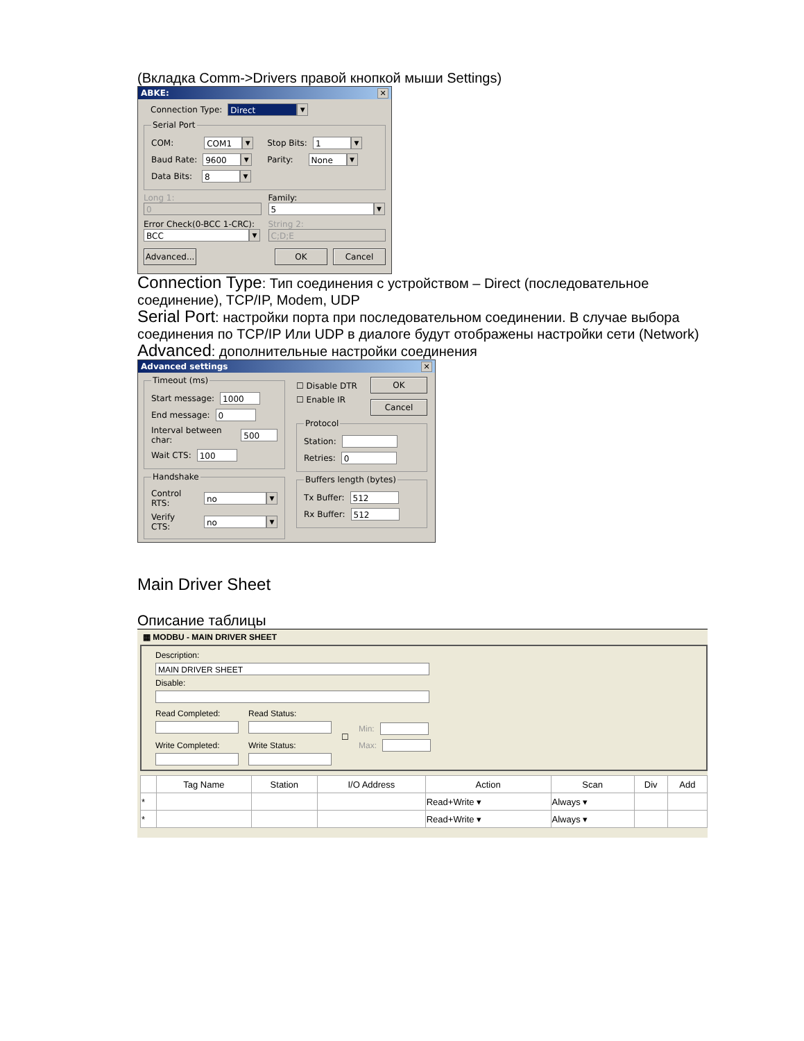(Вкладка Comm->Drivers правой кнопкой мыши Settings)
ABKE: ✕
Connection Type: Direct ▼
Serial Port
COM: COM1 ▼
Baud Rate: 9600 ▼
Data Bits: 8 ▼
Stop Bits: 1 ▼
Parity: None ▼
Long 1:
0
Error Check(0-BCC 1-CRC):
BCC ▼
Family:
5 ▼
String 2:
C;D;E
Advanced... OK Cancel
Connection Type: Тип соединения с устройством – Direct (последовательное соединение), TCP/IP, Modem, UDP
Serial Port: настройки порта при последовательном соединении. В случае выбора соединения по TCP/IP Или UDP в диалоге будут отображены настройки сети (Network)
Advanced: дополнительные настройки соединения
Advanced settings ✕
Timeout (ms)
Start message: 1000
End message: 0
Interval between char: 500
Wait CTS: 100
Handshake
Control RTS: no ▼
Verify CTS: no ▼
☐ Disable DTR
☐ Enable IR
OK
Cancel
Protocol
Station:
Retries: 0
Buffers length (bytes)
Tx Buffer: 512
Rx Buffer: 512
Main Driver Sheet
Описание таблицы
▦ MODBU - MAIN DRIVER SHEET
Description:
MAIN DRIVER SHEET
Disable:
Read Completed:
Write Completed:
Read Status:
Write Status:
☐
Min:
Max:
| | Tag Name | Station | I/O Address | Action | Scan | Div | Add |
| --- | --- | --- | --- | --- | --- | --- | --- |
| * | | | | Read+Write ▾ | Always ▾ | | |
| * | | | | Read+Write ▾ | Always ▾ | | |